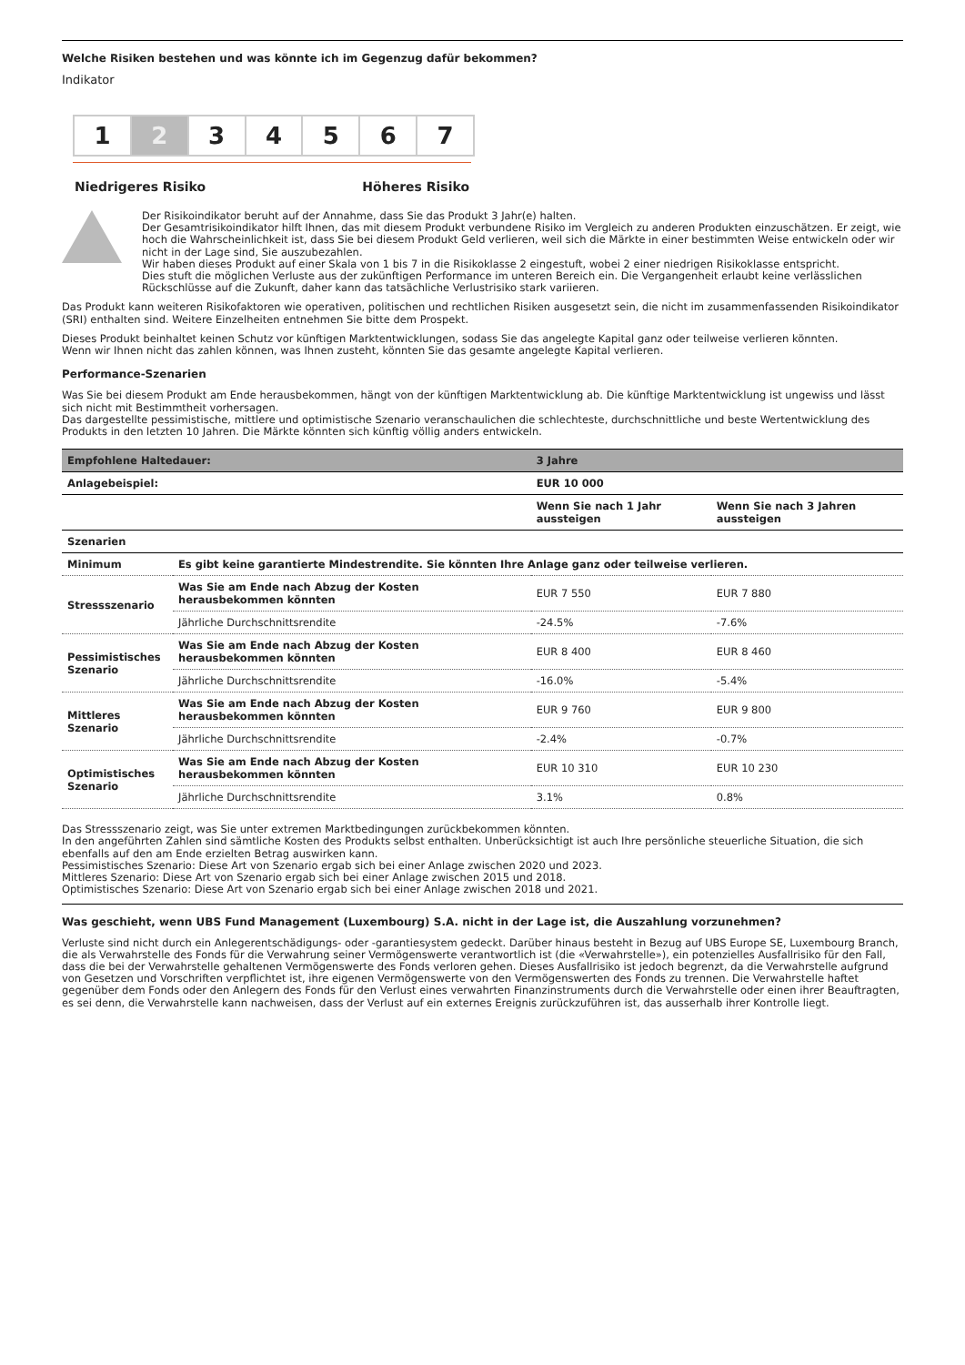Welche Risiken bestehen und was könnte ich im Gegenzug dafür bekommen?
Indikator
1 2 3 4 5 6 7
Niedrigeres Risiko Höheres Risiko
Der Risikoindikator beruht auf der Annahme, dass Sie das Produkt 3 Jahr(e) halten.
Der Gesamtrisikoindikator hilft Ihnen, das mit diesem Produkt verbundene Risiko im Vergleich zu anderen Produkten einzuschätzen. Er zeigt, wie hoch die Wahrscheinlichkeit ist, dass Sie bei diesem Produkt Geld verlieren, weil sich die Märkte in einer bestimmten Weise entwickeln oder wir nicht in der Lage sind, Sie auszubezahlen.
Wir haben dieses Produkt auf einer Skala von 1 bis 7 in die Risikoklasse 2 eingestuft, wobei 2 einer niedrigen Risikoklasse entspricht.
Dies stuft die möglichen Verluste aus der zukünftigen Performance im unteren Bereich ein. Die Vergangenheit erlaubt keine verlässlichen Rückschlüsse auf die Zukunft, daher kann das tatsächliche Verlustrisiko stark variieren.
Das Produkt kann weiteren Risikofaktoren wie operativen, politischen und rechtlichen Risiken ausgesetzt sein, die nicht im zusammenfassenden Risikoindikator (SRI) enthalten sind. Weitere Einzelheiten entnehmen Sie bitte dem Prospekt.
Dieses Produkt beinhaltet keinen Schutz vor künftigen Marktentwicklungen, sodass Sie das angelegte Kapital ganz oder teilweise verlieren könnten.
Wenn wir Ihnen nicht das zahlen können, was Ihnen zusteht, könnten Sie das gesamte angelegte Kapital verlieren.
Performance-Szenarien
Was Sie bei diesem Produkt am Ende herausbekommen, hängt von der künftigen Marktentwicklung ab. Die künftige Marktentwicklung ist ungewiss und lässt sich nicht mit Bestimmtheit vorhersagen.
Das dargestellte pessimistische, mittlere und optimistische Szenario veranschaulichen die schlechteste, durchschnittliche und beste Wertentwicklung des Produkts in den letzten 10 Jahren. Die Märkte könnten sich künftig völlig anders entwickeln.
| Empfohlene Haltedauer: | | 3 Jahre | |
| --- | --- | --- | --- |
| Anlagebeispiel: | | EUR 10 000 | |
| | | Wenn Sie nach 1 Jahr aussteigen | Wenn Sie nach 3 Jahren aussteigen |
| Szenarien | | | |
| Minimum | Es gibt keine garantierte Mindestrendite. Sie könnten Ihre Anlage ganz oder teilweise verlieren. | | |
| Stressszenario | Was Sie am Ende nach Abzug der Kosten herausbekommen könnten | EUR 7 550 | EUR 7 880 |
| | Jährliche Durchschnittsrendite | -24.5% | -7.6% |
| Pessimistisches Szenario | Was Sie am Ende nach Abzug der Kosten herausbekommen könnten | EUR 8 400 | EUR 8 460 |
| | Jährliche Durchschnittsrendite | -16.0% | -5.4% |
| Mittleres Szenario | Was Sie am Ende nach Abzug der Kosten herausbekommen könnten | EUR 9 760 | EUR 9 800 |
| | Jährliche Durchschnittsrendite | -2.4% | -0.7% |
| Optimistisches Szenario | Was Sie am Ende nach Abzug der Kosten herausbekommen könnten | EUR 10 310 | EUR 10 230 |
| | Jährliche Durchschnittsrendite | 3.1% | 0.8% |
Das Stressszenario zeigt, was Sie unter extremen Marktbedingungen zurückbekommen könnten.
In den angeführten Zahlen sind sämtliche Kosten des Produkts selbst enthalten. Unberücksichtigt ist auch Ihre persönliche steuerliche Situation, die sich ebenfalls auf den am Ende erzielten Betrag auswirken kann.
Pessimistisches Szenario: Diese Art von Szenario ergab sich bei einer Anlage zwischen 2020 und 2023.
Mittleres Szenario: Diese Art von Szenario ergab sich bei einer Anlage zwischen 2015 und 2018.
Optimistisches Szenario: Diese Art von Szenario ergab sich bei einer Anlage zwischen 2018 und 2021.
Was geschieht, wenn UBS Fund Management (Luxembourg) S.A. nicht in der Lage ist, die Auszahlung vorzunehmen?
Verluste sind nicht durch ein Anlegerentschädigungs- oder -garantiesystem gedeckt. Darüber hinaus besteht in Bezug auf UBS Europe SE, Luxembourg Branch, die als Verwahrstelle des Fonds für die Verwahrung seiner Vermögenswerte verantwortlich ist (die «Verwahrstelle»), ein potenzielles Ausfallrisiko für den Fall, dass die bei der Verwahrstelle gehaltenen Vermögenswerte des Fonds verloren gehen. Dieses Ausfallrisiko ist jedoch begrenzt, da die Verwahrstelle aufgrund von Gesetzen und Vorschriften verpflichtet ist, ihre eigenen Vermögenswerte von den Vermögenswerten des Fonds zu trennen. Die Verwahrstelle haftet gegenüber dem Fonds oder den Anlegern des Fonds für den Verlust eines verwahrten Finanzinstruments durch die Verwahrstelle oder einen ihrer Beauftragten, es sei denn, die Verwahrstelle kann nachweisen, dass der Verlust auf ein externes Ereignis zurückzuführen ist, das ausserhalb ihrer Kontrolle liegt.